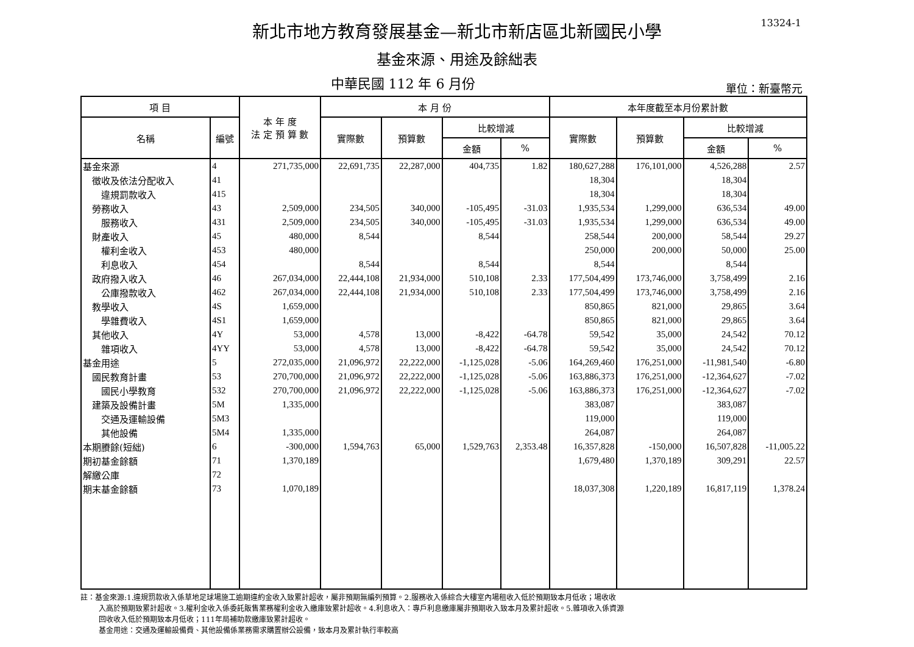13324-1
新北市地方教育發展基金—新北市新店區北新國民小學
基金來源、用途及餘絀表
中華民國 112 年 6 月份
單位：新臺幣元
| 項 目 | | 本 年 度 法 定 預 算 數 | 本 月 份 | | | | 本年度截至本月份累計數 | | | |
| --- | --- | --- | --- | --- | --- | --- | --- | --- | --- | --- |
| 名稱 | 編號 | | 實際數 | 預算數 | 比較增減 | | 實際數 | 預算數 | 比較增減 | |
| | | | | | 金額 | % | | | 金額 | % |
| 基金來源 | 4 | 271,735,000 | 22,691,735 | 22,287,000 | 404,735 | 1.82 | 180,627,288 | 176,101,000 | 4,526,288 | 2.57 |
| 徵收及依法分配收入 | 41 | | | | | | 18,304 | | 18,304 | |
| 違規罰款收入 | 415 | | | | | | 18,304 | | 18,304 | |
| 勞務收入 | 43 | 2,509,000 | 234,505 | 340,000 | -105,495 | -31.03 | 1,935,534 | 1,299,000 | 636,534 | 49.00 |
| 服務收入 | 431 | 2,509,000 | 234,505 | 340,000 | -105,495 | -31.03 | 1,935,534 | 1,299,000 | 636,534 | 49.00 |
| 財產收入 | 45 | 480,000 | 8,544 | | 8,544 | | 258,544 | 200,000 | 58,544 | 29.27 |
| 權利金收入 | 453 | 480,000 | | | | | 250,000 | 200,000 | 50,000 | 25.00 |
| 利息收入 | 454 | | 8,544 | | 8,544 | | 8,544 | | 8,544 | |
| 政府撥入收入 | 46 | 267,034,000 | 22,444,108 | 21,934,000 | 510,108 | 2.33 | 177,504,499 | 173,746,000 | 3,758,499 | 2.16 |
| 公庫撥款收入 | 462 | 267,034,000 | 22,444,108 | 21,934,000 | 510,108 | 2.33 | 177,504,499 | 173,746,000 | 3,758,499 | 2.16 |
| 教學收入 | 4S | 1,659,000 | | | | | 850,865 | 821,000 | 29,865 | 3.64 |
| 學雜費收入 | 4S1 | 1,659,000 | | | | | 850,865 | 821,000 | 29,865 | 3.64 |
| 其他收入 | 4Y | 53,000 | 4,578 | 13,000 | -8,422 | -64.78 | 59,542 | 35,000 | 24,542 | 70.12 |
| 雜項收入 | 4YY | 53,000 | 4,578 | 13,000 | -8,422 | -64.78 | 59,542 | 35,000 | 24,542 | 70.12 |
| 基金用途 | 5 | 272,035,000 | 21,096,972 | 22,222,000 | -1,125,028 | -5.06 | 164,269,460 | 176,251,000 | -11,981,540 | -6.80 |
| 國民教育計畫 | 53 | 270,700,000 | 21,096,972 | 22,222,000 | -1,125,028 | -5.06 | 163,886,373 | 176,251,000 | -12,364,627 | -7.02 |
| 國民小學教育 | 532 | 270,700,000 | 21,096,972 | 22,222,000 | -1,125,028 | -5.06 | 163,886,373 | 176,251,000 | -12,364,627 | -7.02 |
| 建築及設備計畫 | 5M | 1,335,000 | | | | | 383,087 | | 383,087 | |
| 交通及運輸設備 | 5M3 | | | | | | 119,000 | | 119,000 | |
| 其他設備 | 5M4 | 1,335,000 | | | | | 264,087 | | 264,087 | |
| 本期賸餘(短絀) | 6 | -300,000 | 1,594,763 | 65,000 | 1,529,763 | 2,353.48 | 16,357,828 | -150,000 | 16,507,828 | -11,005.22 |
| 期初基金餘額 | 71 | 1,370,189 | | | | | 1,679,480 | 1,370,189 | 309,291 | 22.57 |
| 解繳公庫 | 72 | | | | | | | | | |
| 期末基金餘額 | 73 | 1,070,189 | | | | | 18,037,308 | 1,220,189 | 16,817,119 | 1,378.24 |
註：基金來源:1.違規罰款收入係草地足球場施工逾期違約金收入致累計超收，屬非預期無編列預算。2.服務收入係綜合大樓室內場租收入低於預期致本月低收；場收收
入高於預期致累計超收。3.權利金收入係委託販售業務權利金收入繳庫致累計超收。4.利息收入：專戶利息繳庫屬非預期收入致本月及累計超收。5.雜項收入係資源
回收收入低於預期致本月低收；111年局補助款繳庫致累計超收。
基金用途：交通及運輸設備費、其他設備係業務需求購置辦公設備，致本月及累計執行率較高